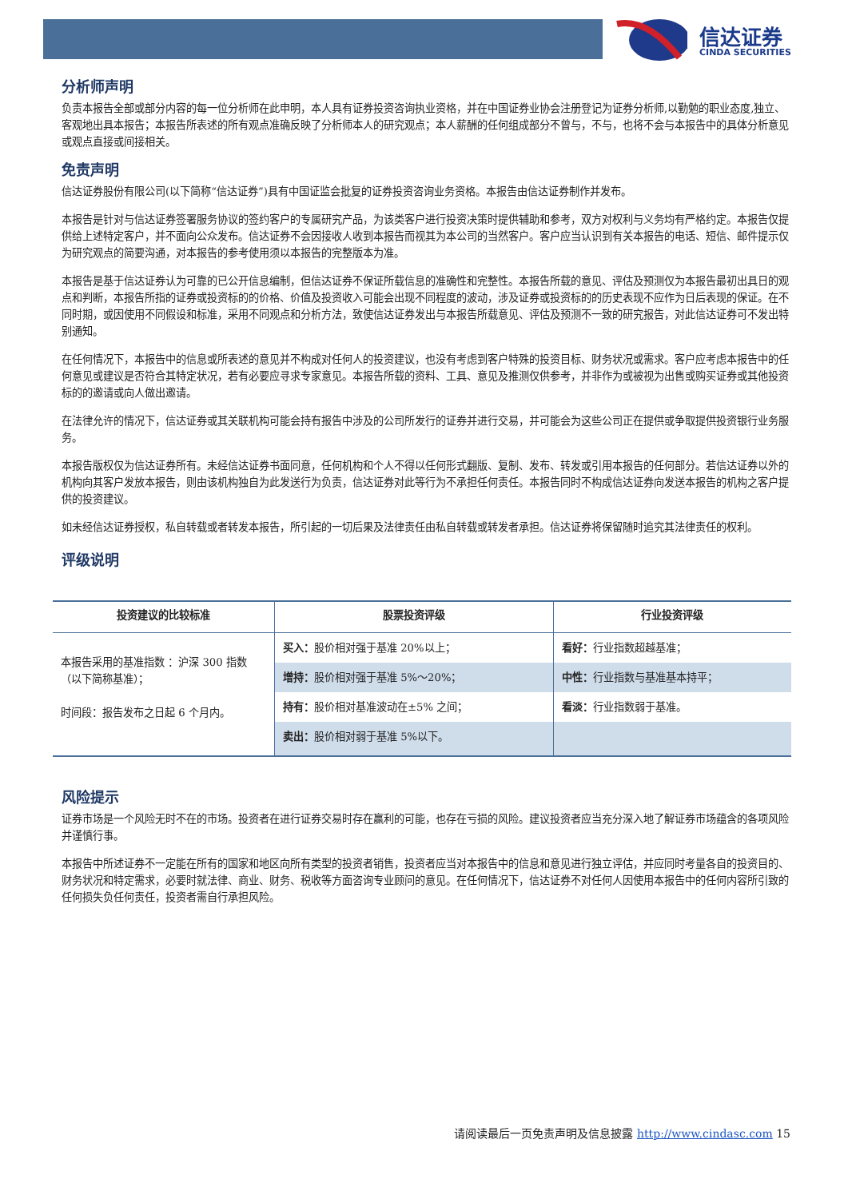信达证券
CINDA SECURITIES
分析师声明
负责本报告全部或部分内容的每一位分析师在此申明，本人具有证券投资咨询执业资格，并在中国证券业协会注册登记为证券分析师,以勤勉的职业态度,独立、客观地出具本报告；本报告所表述的所有观点准确反映了分析师本人的研究观点；本人薪酬的任何组成部分不曾与，不与，也将不会与本报告中的具体分析意见或观点直接或间接相关。
免责声明
信达证券股份有限公司(以下简称“信达证券”)具有中国证监会批复的证券投资咨询业务资格。本报告由信达证券制作并发布。
本报告是针对与信达证券签署服务协议的签约客户的专属研究产品，为该类客户进行投资决策时提供辅助和参考，双方对权利与义务均有严格约定。本报告仅提供给上述特定客户，并不面向公众发布。信达证券不会因接收人收到本报告而视其为本公司的当然客户。客户应当认识到有关本报告的电话、短信、邮件提示仅为研究观点的简要沟通，对本报告的参考使用须以本报告的完整版本为准。
本报告是基于信达证券认为可靠的已公开信息编制，但信达证券不保证所载信息的准确性和完整性。本报告所载的意见、评估及预测仅为本报告最初出具日的观点和判断，本报告所指的证券或投资标的的价格、价值及投资收入可能会出现不同程度的波动，涉及证券或投资标的的历史表现不应作为日后表现的保证。在不同时期，或因使用不同假设和标准，采用不同观点和分析方法，致使信达证券发出与本报告所载意见、评估及预测不一致的研究报告，对此信达证券可不发出特别通知。
在任何情况下，本报告中的信息或所表述的意见并不构成对任何人的投资建议，也没有考虑到客户特殊的投资目标、财务状况或需求。客户应考虑本报告中的任何意见或建议是否符合其特定状况，若有必要应寻求专家意见。本报告所载的资料、工具、意见及推测仅供参考，并非作为或被视为出售或购买证券或其他投资标的的邀请或向人做出邀请。
在法律允许的情况下，信达证券或其关联机构可能会持有报告中涉及的公司所发行的证券并进行交易，并可能会为这些公司正在提供或争取提供投资银行业务服务。
本报告版权仅为信达证券所有。未经信达证券书面同意，任何机构和个人不得以任何形式翻版、复制、发布、转发或引用本报告的任何部分。若信达证券以外的机构向其客户发放本报告，则由该机构独自为此发送行为负责，信达证券对此等行为不承担任何责任。本报告同时不构成信达证券向发送本报告的机构之客户提供的投资建议。
如未经信达证券授权，私自转载或者转发本报告，所引起的一切后果及法律责任由私自转载或转发者承担。信达证券将保留随时追究其法律责任的权利。
评级说明
| 投资建议的比较标准 | 股票投资评级 | 行业投资评级 |
| --- | --- | --- |
| 本报告采用的基准指数 ：沪深 300 指数（以下简称基准）； 时间段：报告发布之日起 6 个月内。 | 买入： 股价相对强于基准 20%以上； | 看好： 行业指数超越基准； |
| | 增持： 股价相对强于基准 5%～20%； | 中性： 行业指数与基准基本持平； |
| | 持有： 股价相对基准波动在±5% 之间； | 看淡： 行业指数弱于基准。 |
| | 卖出： 股价相对弱于基准 5%以下。 | |
风险提示
证券市场是一个风险无时不在的市场。投资者在进行证券交易时存在赢利的可能，也存在亏损的风险。建议投资者应当充分深入地了解证券市场蕴含的各项风险并谨慎行事。
本报告中所述证券不一定能在所有的国家和地区向所有类型的投资者销售，投资者应当对本报告中的信息和意见进行独立评估，并应同时考量各自的投资目的、财务状况和特定需求，必要时就法律、商业、财务、税收等方面咨询专业顾问的意见。在任何情况下，信达证券不对任何人因使用本报告中的任何内容所引致的任何损失负任何责任，投资者需自行承担风险。
请阅读最后一页免责声明及信息披露 http://www.cindasc.com 15